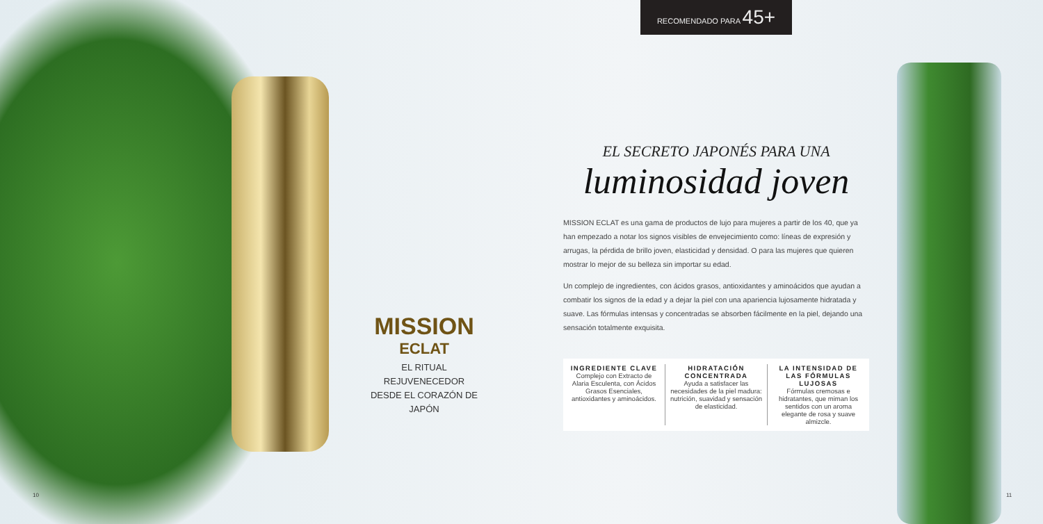MISSION
ECLAT
EL RITUAL REJUVENECEDOR DESDE EL CORAZÓN DE JAPÓN
RECOMENDADO PARA 45+
EL SECRETO JAPONÉS PARA UNA
luminosidad joven
MISSION ECLAT es una gama de productos de lujo para mujeres a partir de los 40, que ya han empezado a notar los signos visibles de envejecimiento como: líneas de expresión y arrugas, la pérdida de brillo joven, elasticidad y densidad. O para las mujeres que quieren mostrar lo mejor de su belleza sin importar su edad.
Un complejo de ingredientes, con ácidos grasos, antioxidantes y aminoácidos que ayudan a combatir los signos de la edad y a dejar la piel con una apariencia lujosamente hidratada y suave. Las fórmulas intensas y concentradas se absorben fácilmente en la piel, dejando una sensación totalmente exquisita.
INGREDIENTE CLAVE
Complejo con Extracto de Alaria Esculenta, con Ácidos Grasos Esenciales, antioxidantes y aminoácidos.
HIDRATACIÓN CONCENTRADA
Ayuda a satisfacer las necesidades de la piel madura: nutrición, suavidad y sensación de elasticidad.
LA INTENSIDAD DE LAS FÓRMULAS LUJOSAS
Fórmulas cremosas e hidratantes, que miman los sentidos con un aroma elegante de rosa y suave almizcle.
10 11